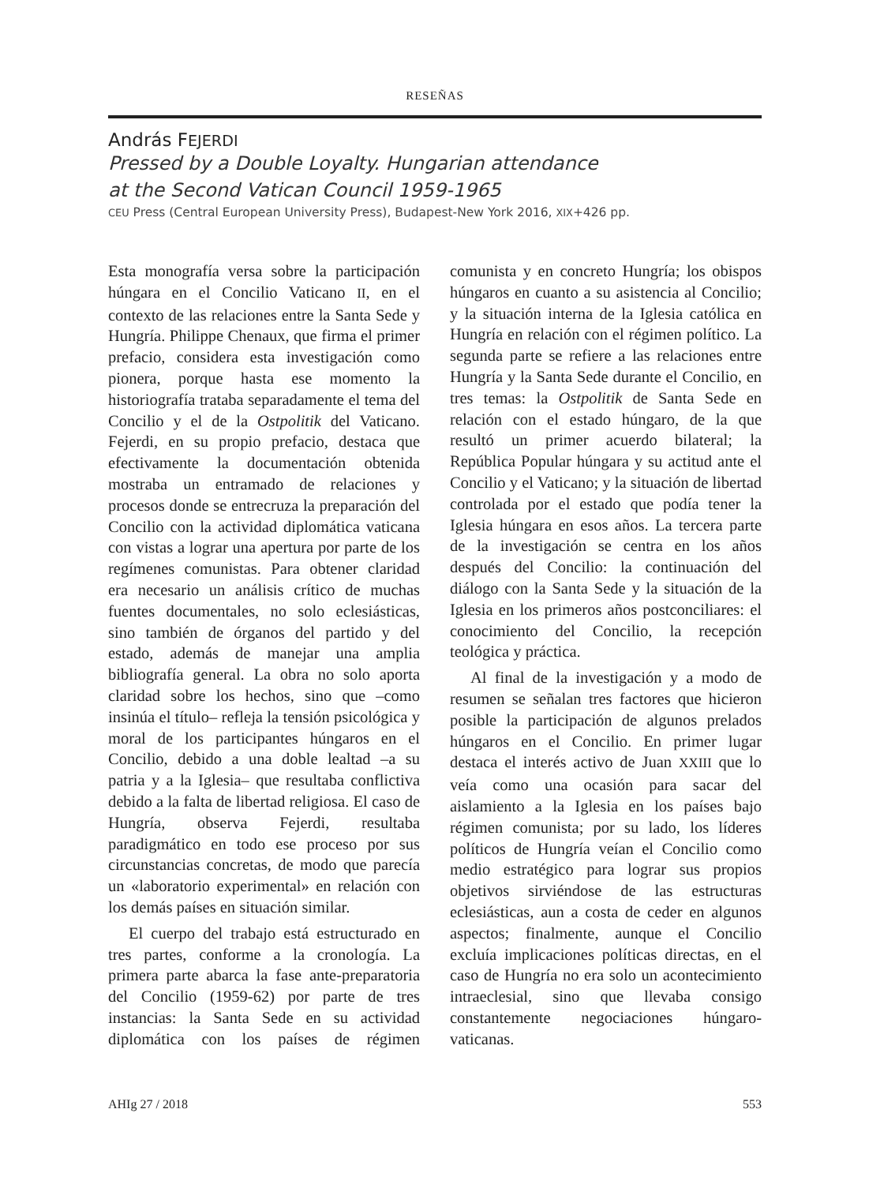RESEÑAS
András FEJERDI
Pressed by a Double Loyalty. Hungarian attendance
at the Second Vatican Council 1959-1965
CEU Press (Central European University Press), Budapest-New York 2016, XIX+426 pp.
Esta monografía versa sobre la participación húngara en el Concilio Vaticano II, en el contexto de las relaciones entre la Santa Sede y Hungría. Philippe Chenaux, que firma el primer prefacio, considera esta investigación como pionera, porque hasta ese momento la historiografía trataba separadamente el tema del Concilio y el de la Ostpolitik del Vaticano. Fejerdi, en su propio prefacio, destaca que efectivamente la documentación obtenida mostraba un entramado de relaciones y procesos donde se entrecruza la preparación del Concilio con la actividad diplomática vaticana con vistas a lograr una apertura por parte de los regímenes comunistas. Para obtener claridad era necesario un análisis crítico de muchas fuentes documentales, no solo eclesiásticas, sino también de órganos del partido y del estado, además de manejar una amplia bibliografía general. La obra no solo aporta claridad sobre los hechos, sino que –como insinúa el título– refleja la tensión psicológica y moral de los participantes húngaros en el Concilio, debido a una doble lealtad –a su patria y a la Iglesia– que resultaba conflictiva debido a la falta de libertad religiosa. El caso de Hungría, observa Fejerdi, resultaba paradigmático en todo ese proceso por sus circunstancias concretas, de modo que parecía un «laboratorio experimental» en relación con los demás países en situación similar.
El cuerpo del trabajo está estructurado en tres partes, conforme a la cronología. La primera parte abarca la fase ante-preparatoria del Concilio (1959-62) por parte de tres instancias: la Santa Sede en su actividad diplomática con los países de régimen comunista y en concreto Hungría; los obispos húngaros en cuanto a su asistencia al Concilio; y la situación interna de la Iglesia católica en Hungría en relación con el régimen político. La segunda parte se refiere a las relaciones entre Hungría y la Santa Sede durante el Concilio, en tres temas: la Ostpolitik de Santa Sede en relación con el estado húngaro, de la que resultó un primer acuerdo bilateral; la República Popular húngara y su actitud ante el Concilio y el Vaticano; y la situación de libertad controlada por el estado que podía tener la Iglesia húngara en esos años. La tercera parte de la investigación se centra en los años después del Concilio: la continuación del diálogo con la Santa Sede y la situación de la Iglesia en los primeros años postconciliares: el conocimiento del Concilio, la recepción teológica y práctica.
Al final de la investigación y a modo de resumen se señalan tres factores que hicieron posible la participación de algunos prelados húngaros en el Concilio. En primer lugar destaca el interés activo de Juan XXIII que lo veía como una ocasión para sacar del aislamiento a la Iglesia en los países bajo régimen comunista; por su lado, los líderes políticos de Hungría veían el Concilio como medio estratégico para lograr sus propios objetivos sirviéndose de las estructuras eclesiásticas, aun a costa de ceder en algunos aspectos; finalmente, aunque el Concilio excluía implicaciones políticas directas, en el caso de Hungría no era solo un acontecimiento intraeclesial, sino que llevaba consigo constantemente negociaciones húngaro-vaticanas.
AHIg 27 / 2018 553